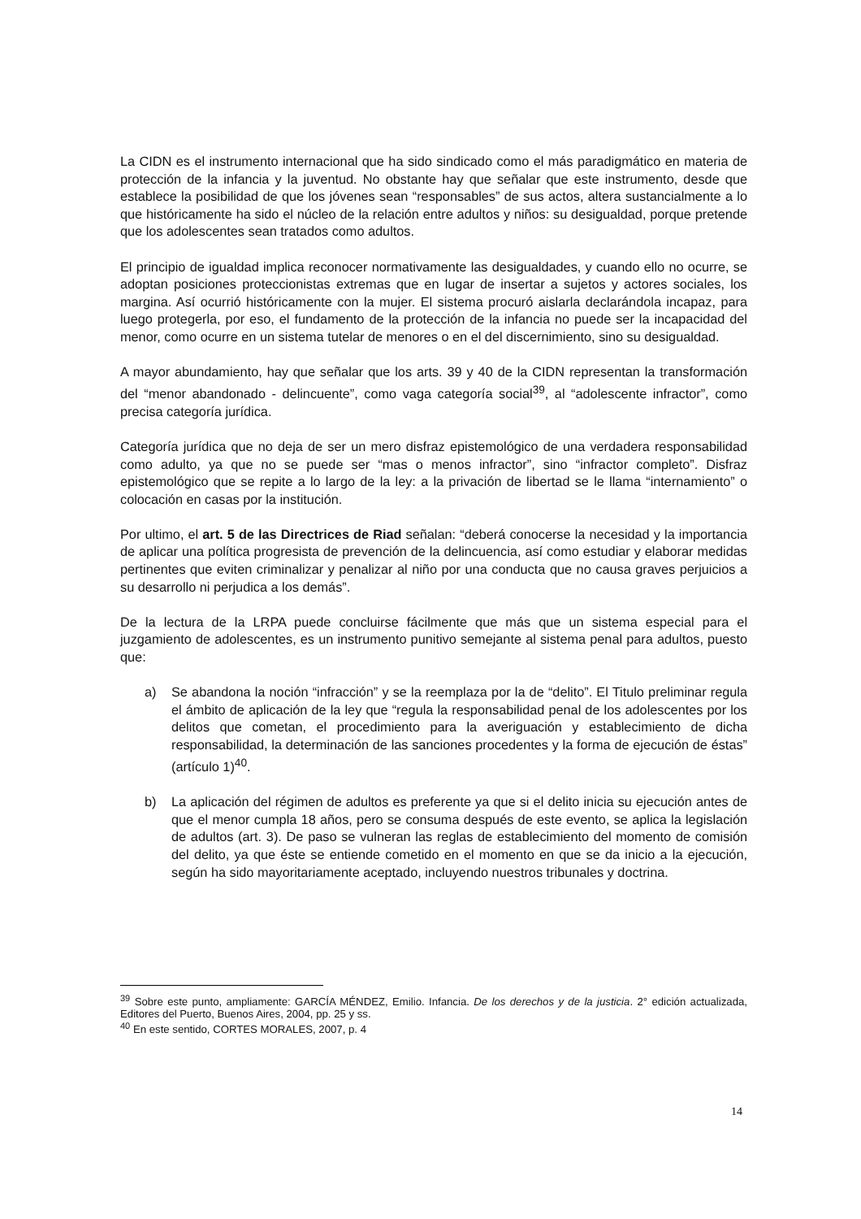La CIDN es el instrumento internacional que ha sido sindicado como el más paradigmático en materia de protección de la infancia y la juventud. No obstante hay que señalar que este instrumento, desde que establece la posibilidad de que los jóvenes sean “responsables” de sus actos, altera sustancialmente a lo que históricamente ha sido el núcleo de la relación entre adultos y niños: su desigualdad, porque pretende que los adolescentes sean tratados como adultos.
El principio de igualdad implica reconocer normativamente las desigualdades, y cuando ello no ocurre, se adoptan posiciones proteccionistas extremas que en lugar de insertar a sujetos y actores sociales, los margina. Así ocurrió históricamente con la mujer. El sistema procuró aislarla declarándola incapaz, para luego protegerla, por eso, el fundamento de la protección de la infancia no puede ser la incapacidad del menor, como ocurre en un sistema tutelar de menores o en el del discernimiento, sino su desigualdad.
A mayor abundamiento, hay que señalar que los arts. 39 y 40 de la CIDN representan la transformación del “menor abandonado - delincuente”, como vaga categoría social<sup>39</sup>, al “adolescente infractor”, como precisa categoría jurídica.
Categoría jurídica que no deja de ser un mero disfraz epistemológico de una verdadera responsabilidad como adulto, ya que no se puede ser “mas o menos infractor”, sino “infractor completo”. Disfraz epistemológico que se repite a lo largo de la ley: a la privación de libertad se le llama “internamiento” o colocación en casas por la institución.
Por ultimo, el art. 5 de las Directrices de Riad señalan: “deberá conocerse la necesidad y la importancia de aplicar una política progresista de prevención de la delincuencia, así como estudiar y elaborar medidas pertinentes que eviten criminalizar y penalizar al niño por una conducta que no causa graves perjuicios a su desarrollo ni perjudica a los demás”.
De la lectura de la LRPA puede concluirse fácilmente que más que un sistema especial para el juzgamiento de adolescentes, es un instrumento punitivo semejante al sistema penal para adultos, puesto que:
a) Se abandona la noción “infracción” y se la reemplaza por la de “delito”. El Titulo preliminar regula el ámbito de aplicación de la ley que “regula la responsabilidad penal de los adolescentes por los delitos que cometan, el procedimiento para la averiguación y establecimiento de dicha responsabilidad, la determinación de las sanciones procedentes y la forma de ejecución de éstas” (artículo 1)<sup>40</sup>.
b) La aplicación del régimen de adultos es preferente ya que si el delito inicia su ejecución antes de que el menor cumpla 18 años, pero se consuma después de este evento, se aplica la legislación de adultos (art. 3). De paso se vulneran las reglas de establecimiento del momento de comisión del delito, ya que éste se entiende cometido en el momento en que se da inicio a la ejecución, según ha sido mayoritariamente aceptado, incluyendo nuestros tribunales y doctrina.
<sup>39</sup> Sobre este punto, ampliamente: GARCÍA MÉNDEZ, Emilio. Infancia. De los derechos y de la justicia. 2° edición actualizada, Editores del Puerto, Buenos Aires, 2004, pp. 25 y ss.
<sup>40</sup> En este sentido, CORTES MORALES, 2007, p. 4
14